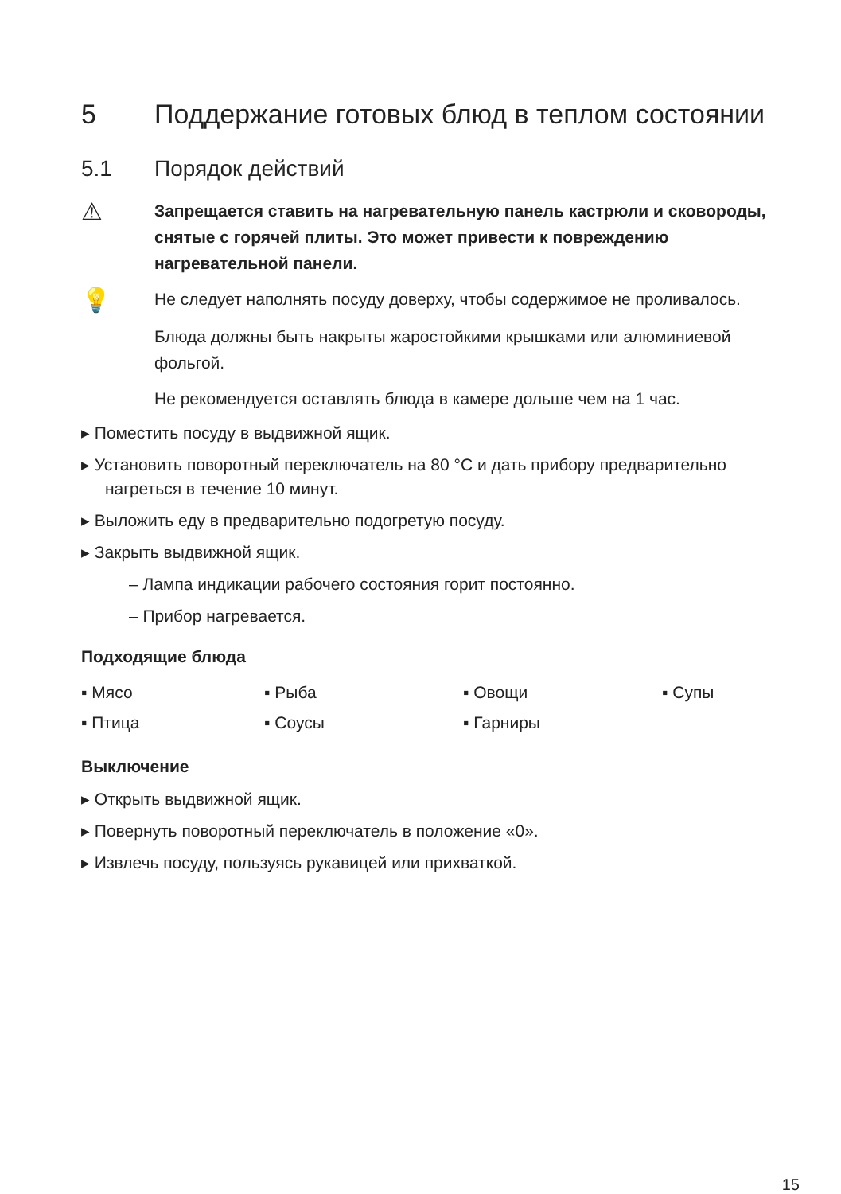5 Поддержание готовых блюд в теплом состоянии
5.1 Порядок действий
⚠
Запрещается ставить на нагревательную панель кастрюли и сковороды, снятые с горячей плиты. Это может привести к повреждению нагревательной панели.
💡
Не следует наполнять посуду доверху, чтобы содержимое не проливалось.
Блюда должны быть накрыты жаростойкими крышками или алюминиевой фольгой.
Не рекомендуется оставлять блюда в камере дольше чем на 1 час.
▸ Поместить посуду в выдвижной ящик.
▸ Установить поворотный переключатель на 80 °C и дать прибору предварительно нагреться в течение 10 минут.
▸ Выложить еду в предварительно подогретую посуду.
▸ Закрыть выдвижной ящик.
– Лампа индикации рабочего состояния горит постоянно.
– Прибор нагревается.
Подходящие блюда
▪ Мясо
▪ Рыба
▪ Овощи
▪ Супы
▪ Птица
▪ Соусы
▪ Гарниры
Выключение
▸ Открыть выдвижной ящик.
▸ Повернуть поворотный переключатель в положение «0».
▸ Извлечь посуду, пользуясь рукавицей или прихваткой.
15